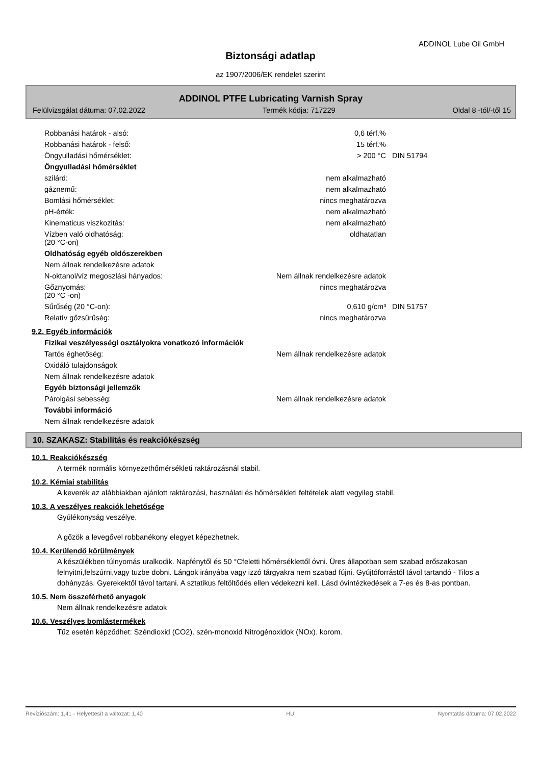ADDINOL Lube Oil GmbH
Biztonsági adatlap
az 1907/2006/EK rendelet szerint
ADDINOL PTFE Lubricating Varnish Spray
Felülvizsgálat dátuma: 07.02.2022 Termék kódja: 717229 Oldal 8 -tól/-től 15
| Robbanási határok - alsó: | 0,6 térf.% | |
| Robbanási határok - felső: | 15 térf.% | |
| Öngyulladási hőmérséklet: | > 200 °C | DIN 51794 |
| Öngyulladási hőmérséklet | | |
| szilárd: | nem alkalmazható | |
| gáznemű: | nem alkalmazható | |
| Bomlási hőmérséklet: | nincs meghatározva | |
| pH-érték: | nem alkalmazható | |
| Kinematicus viszkozitás: | nem alkalmazható | |
| Vízben való oldhatóság: (20 °C-on) | oldhatatlan | |
| Oldhatóság egyéb oldószerekben | | |
| Nem állnak rendelkezésre adatok | | |
| N-oktanol/víz megoszlási hányados: | Nem állnak rendelkezésre adatok | |
| Gőznyomás: (20 °C -on) | nincs meghatározva | |
| Sűrűség (20 °C-on): | 0,610 g/cm³ | DIN 51757 |
| Relatív gőzsűrűség: | nincs meghatározva | |
9.2. Egyéb információk
| Fizikai veszélyességi osztályokra vonatkozó információk | |
| Tartós éghetőség: | Nem állnak rendelkezésre adatok |
| Oxidáló tulajdonságok | |
| Nem állnak rendelkezésre adatok | |
| Egyéb biztonsági jellemzők | |
| Párolgási sebesség: | Nem állnak rendelkezésre adatok |
| További információ | |
| Nem állnak rendelkezésre adatok | |
10. SZAKASZ: Stabilitás és reakciókészség
10.1. Reakciókészség
A termék normális környezethőmérsékleti raktározásnál stabil.
10.2. Kémiai stabilitás
A keverék az alábbiakban ajánlott raktározási, használati és hőmérsékleti feltételek alatt vegyileg stabil.
10.3. A veszélyes reakciók lehetősége
Gyúlékonyság veszélye.
A gőzök a levegővel robbanékony elegyet képezhetnek.
10.4. Kerülendő körülmények
A készülékben túlnyomás uralkodik. Napfénytől és 50 °Cfeletti hőmérséklettől óvni. Üres állapotban sem szabad erőszakosan felnyitni,felszúrni,vagy tuzbe dobni. Lángok irányába vagy izzó tárgyakra nem szabad fújni. Gyújtóforrástól távol tartandó - Tilos a dohányzás. Gyerekektől távol tartani. A sztatikus feltöltődés ellen védekezni kell. Lásd óvintézkedések a 7-es és 8-as pontban.
10.5. Nem összeférhető anyagok
Nem állnak rendelkezésre adatok
10.6. Veszélyes bomlástermékek
Tűz esetén képződhet: Széndioxid (CO2). szén-monoxid Nitrogénoxidok (NOx). korom.
Revíziószám: 1,41 - Helyettesít a változat: 1,40 HU Nyomtatás dátuma: 07.02.2022